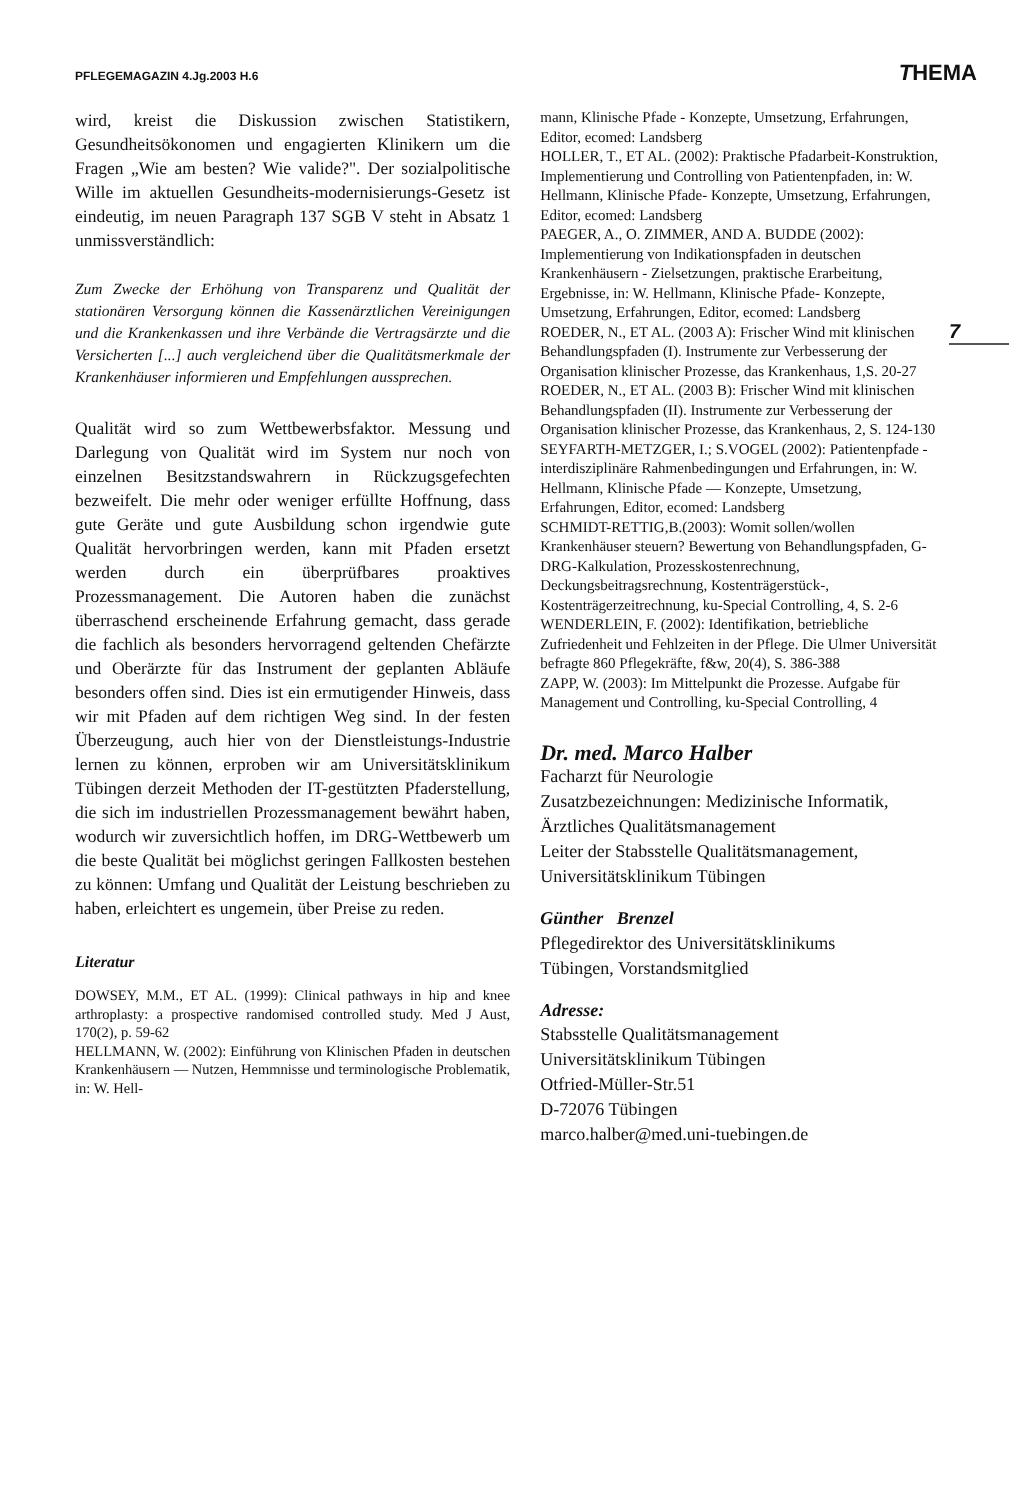PFLEGEMAGAZIN 4.Jg.2003 H.6 THEMA
7
wird, kreist die Diskussion zwischen Statistikern, Gesundheitsökonomen und engagierten Klinikern um die Fragen „Wie am besten? Wie valide?". Der sozialpolitische Wille im aktuellen Gesundheits-modernisierungs-Gesetz ist eindeutig, im neuen Paragraph 137 SGB V steht in Absatz 1 unmissverständlich:
Zum Zwecke der Erhöhung von Transparenz und Qualität der stationären Versorgung können die Kassenärztlichen Vereinigungen und die Krankenkassen und ihre Verbände die Vertragsärzte und die Versicherten [...] auch vergleichend über die Qualitätsmerkmale der Krankenhäuser informieren und Empfehlungen aussprechen.
Qualität wird so zum Wettbewerbsfaktor. Messung und Darlegung von Qualität wird im System nur noch von einzelnen Besitzstandswahrern in Rückzugsgefechten bezweifelt. Die mehr oder weniger erfüllte Hoffnung, dass gute Geräte und gute Ausbildung schon irgendwie gute Qualität hervorbringen werden, kann mit Pfaden ersetzt werden durch ein überprüfbares proaktives Prozessmanagement. Die Autoren haben die zunächst überraschend erscheinende Erfahrung gemacht, dass gerade die fachlich als besonders hervorragend geltenden Chefärzte und Oberärzte für das Instrument der geplanten Abläufe besonders offen sind. Dies ist ein ermutigender Hinweis, dass wir mit Pfaden auf dem richtigen Weg sind. In der festen Überzeugung, auch hier von der Dienstleistungs-Industrie lernen zu können, erproben wir am Universitätsklinikum Tübingen derzeit Methoden der IT-gestützten Pfaderstellung, die sich im industriellen Prozessmanagement bewährt haben, wodurch wir zuversichtlich hoffen, im DRG-Wettbewerb um die beste Qualität bei möglichst geringen Fallkosten bestehen zu können: Umfang und Qualität der Leistung beschrieben zu haben, erleichtert es ungemein, über Preise zu reden.
Literatur
DOWSEY, M.M., ET AL. (1999): Clinical pathways in hip and knee arthroplasty: a prospective randomised controlled study. Med J Aust, 170(2), p. 59-62
HELLMANN, W. (2002): Einführung von Klinischen Pfaden in deutschen Krankenhäusern — Nutzen, Hemmnisse und terminologische Problematik, in: W. Hell-
mann, Klinische Pfade - Konzepte, Umsetzung, Erfahrungen, Editor, ecomed: Landsberg
HOLLER, T., ET AL. (2002): Praktische Pfadarbeit-Konstruktion, Implementierung und Controlling von Patientenpfaden, in: W. Hellmann, Klinische Pfade- Konzepte, Umsetzung, Erfahrungen, Editor, ecomed: Landsberg
PAEGER, A., O. ZIMMER, AND A. BUDDE (2002): Implementierung von Indikationspfaden in deutschen Krankenhäusern - Zielsetzungen, praktische Erarbeitung, Ergebnisse, in: W. Hellmann, Klinische Pfade- Konzepte, Umsetzung, Erfahrungen, Editor, ecomed: Landsberg
ROEDER, N., ET AL. (2003 A): Frischer Wind mit klinischen Behandlungspfaden (I). Instrumente zur Verbesserung der Organisation klinischer Prozesse, das Krankenhaus, 1,S. 20-27
ROEDER, N., ET AL. (2003 B): Frischer Wind mit klinischen Behandlungspfaden (II). Instrumente zur Verbesserung der Organisation klinischer Prozesse, das Krankenhaus, 2, S. 124-130
SEYFARTH-METZGER, I.; S.VOGEL (2002): Patientenpfade - interdisziplinäre Rahmenbedingungen und Erfahrungen, in: W. Hellmann, Klinische Pfade — Konzepte, Umsetzung, Erfahrungen, Editor, ecomed: Landsberg
SCHMIDT-RETTIG,B.(2003): Womit sollen/wollen Krankenhäuser steuern? Bewertung von Behandlungspfaden, G-DRG-Kalkulation, Prozesskostenrechnung, Deckungsbeitragsrechnung, Kostenträgerstück-, Kostenträgerzeitrechnung, ku-Special Controlling, 4, S. 2-6
WENDERLEIN, F. (2002): Identifikation, betriebliche Zufriedenheit und Fehlzeiten in der Pflege. Die Ulmer Universität befragte 860 Pflegekräfte, f&w, 20(4), S. 386-388
ZAPP, W. (2003): Im Mittelpunkt die Prozesse. Aufgabe für Management und Controlling, ku-Special Controlling, 4
Dr. med. Marco Halber
Facharzt für Neurologie
Zusatzbezeichnungen: Medizinische Informatik, Ärztliches Qualitätsmanagement
Leiter der Stabsstelle Qualitätsmanagement, Universitätsklinikum Tübingen
Günther Brenzel
Pflegedirektor des Universitätsklinikums
Tübingen, Vorstandsmitglied
Adresse:
Stabsstelle Qualitätsmanagement
Universitätsklinikum Tübingen
Otfried-Müller-Str.51
D-72076 Tübingen
marco.halber@med.uni-tuebingen.de